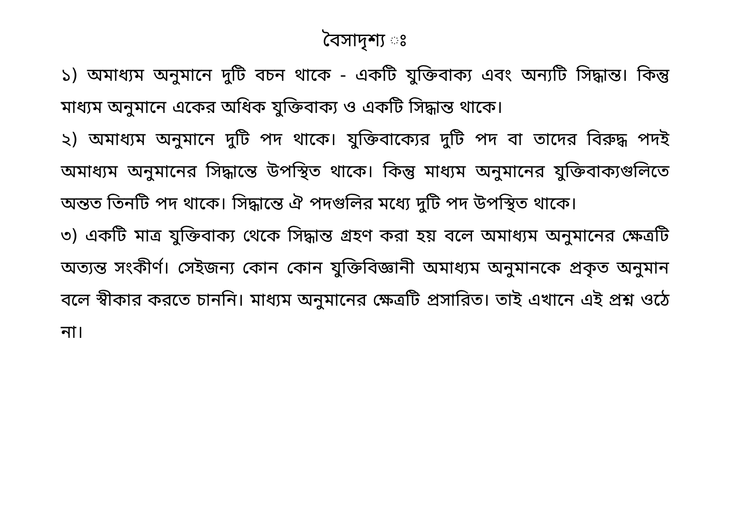বৈসাদৃশ্য ঃ
১) অমাধ্যম অনুমানে দুটি বচন থাকে - একটি যুক্তিবাক্য এবং অন্যটি সিদ্ধান্ত। কিন্তু মাধ্যম অনুমানে একের অধিক যুক্তিবাক্য ও একটি সিদ্ধান্ত থাকে।
২) অমাধ্যম অনুমানে দুটি পদ থাকে। যুক্তিবাক্যের দুটি পদ বা তাদের বিরুদ্ধ পদই অমাধ্যম অনুমানের সিদ্ধান্তে উপস্থিত থাকে। কিন্তু মাধ্যম অনুমানের যুক্তিবাক্যগুলিতে অন্তত তিনটি পদ থাকে। সিদ্ধান্তে ঐ পদগুলির মধ্যে দুটি পদ উপস্থিত থাকে।
৩) একটি মাত্র যুক্তিবাক্য থেকে সিদ্ধান্ত গ্রহণ করা হয় বলে অমাধ্যম অনুমানের ক্ষেত্রটি অত্যন্ত সংকীর্ণ। সেইজন্য কোন কোন যুক্তিবিজ্ঞানী অমাধ্যম অনুমানকে প্রকৃত অনুমান বলে স্বীকার করতে চাননি। মাধ্যম অনুমানের ক্ষেত্রটি প্রসারিত। তাই এখানে এই প্রশ্ন ওঠে না।